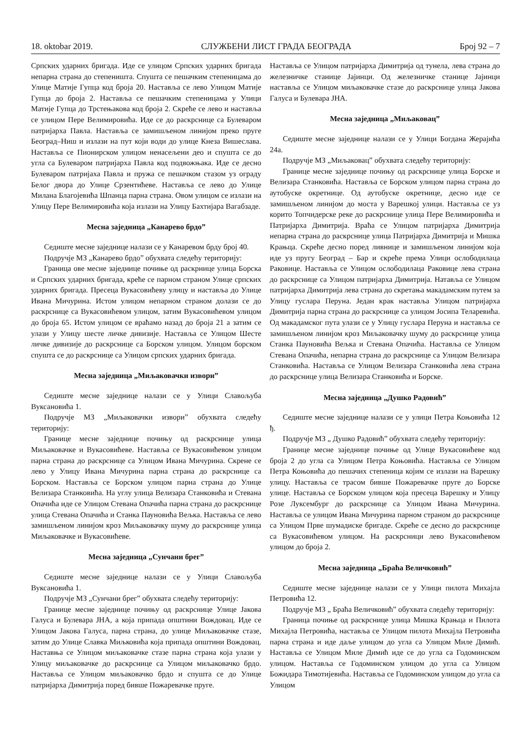18. oktobar 2019. СЛУЖБЕНИ ЛИСТ ГРАДА БЕОГРАДА Број 92 – 7
Српских ударних бригада. Иде се улицом Српских ударних бригада непарна страна до степеништа. Спушта се пешачким степеницама до Улице Матије Гупца код броја 20. Наставља се лево Улицом Матије Гупца до броја 2. Наставља се пешачким степеницама у Улици Матије Гупца до Трстењакова код броја 2. Скреће се лево и наставља се улицом Пере Велимировића. Иде се до раскрснице са Булеваром патријарха Павла. Наставља се замишљеном линијом преко пруге Београд–Ниш и излази на пут који води до улице Кнеза Вишеслава. Наставља се Пионирском улицом ненасељени део и спушта се до угла са Булеваром патријарха Павла код подвожњака. Иде се десно Булеваром патријаха Павла и пружа се пешачком стазом уз ограду Белог двора до Улице Срзентићеве. Наставља се лево до Улице Милана Благојевића Шпанца парна страна. Овом улицом се излази на Улицу Пере Велимировића која излази на Улицу Бахтијара Вагабзаде.
Месна заједница „Канарево брдо”
Седиште месне заједнице налази се у Канаревом брду број 40.
Подручје МЗ „Канарево брдо” обухвата следећу територију:
Граница ове месне заједнице почиње од раскрнице улица Борска и Српских ударних бригада, креће се парном страном Улице српских ударних бригада. Пресеца Вукасовићеву улицу и наставља до Улице Ивана Мичурина. Истом улицом непарном страном долази се до раскрснице са Вукасовићевом улицом, затим Вукасовићевом улицом до броја 65. Истом улицом се враћамо назад до броја 21 а затим се улази у Улицу шесте личке дивизије. Наставља се Улицом Шесте личке дивизије до раскрснице са Борском улицом. Улицом борском спушта се до раскрснице са Улицом српских ударних бригада.
Месна заједница „Миљаковачки извори”
Седиште месне заједнице налази се у Улици Славољуба Вуксановића 1.
Подручје МЗ „Миљаковачки извори” обухвата следећу територију:
Границе месне заједнице почињу од раскрснице улица Миљаковачке и Вукасовићеве. Наставља се Вукасовићевом улицом парна страна до раскрснице са Улицом Ивана Мичурина. Скрене се лево у Улицу Ивана Мичурина парна страна до раскрснице са Борском. Наставља се Борском улицом парна страна до Улице Велизара Станковића. На углу улица Велизара Станковића и Стевана Опачића иде се Улицом Стевана Опачића парна страна до раскрснице улица Стевана Опачића и Станка Пауновића Вељка. Наставља се лево замишљеном линијом кроз Миљаковачку шуму до раскрснице улица Миљаковачке и Вукасовићеве.
Месна заједница „Сунчани брег”
Седиште месне заједнице налази се у Улици Славољуба Вуксановића 1.
Подручје МЗ „Сунчани брег” обухвата следећу територију:
Границе месне заједнице почињу од раскрснице Улице Јакова Галуса и Булевара ЈНА, а која припада општини Вождовац. Иде се Улицом Јакова Галуса, парна страна, до улице Миљаковачке стазе, затим до Улице Славка Миљковића која припада општини Вождовац. Наставња се Улицом миљаковачке стазе парна страна која улази у Улицу миљаковачке до раскрснице са Улицом миљаковачко брдо. Наставља се Улицом миљаковачко брдо и спушта се до Улице патријарха Димитрија поред бивше Пожаревачке пруге.
Наставља се Улицом патријарха Димитрија од тунела, лева страна до железничке станице Јајинци. Од железничке станице Јајинци наставља се Улицом миљаковачке стазе до раскрснице улица Јакова Галуса и Булевара ЈНА.
Месна заједница „Миљаковац”
Седиште месне заједнице налази се у Улици Богдана Жерајића 24а.
Подручје МЗ „Миљаковац” обухвата следећу територију:
Границе месне заједнице почињу од раскрснице улица Борске и Велизара Станковића. Наставља се Борском улицом парна страна до аутобуске окретнице. Од аутобуске окретнице, десно иде се замишљеном линијом до моста у Варешкој улици. Наставља се уз корито Топчидерске реке до раскрснице улица Пере Велимировића и Патријарха Димитрија. Враћа се Улицом патријарха Димитрија непарна страна до раскрснице улица Патријарха Димитрија и Мишка Крањца. Скреће десно поред ливнице и замишљеном линијом која иде уз пругу Београд – Бар и скреће према Улици ослободилаца Раковице. Наставља се Улицом ослободилаца Раковице лева страна до раскрснице са Улицом патријарха Димитрија. Натавља се Улицом патријарха Димитрија лева страна до скретања макадамским путем за Улицу гуслара Перуна. Један крак наставља Улицом патријарха Димитрија парна страна до раскрснице са улицом Јосипа Теларевића. Од макадамског пута улази се у Улицу гуслара Перуна и наставља се замишљеном линијом кроз Миљаковачку шуму до раскрснице улица Станка Пауновића Вељка и Стевана Опачића. Наставља се Улицом Стевана Опачића, непарна страна до раскрснице са Улицом Велизара Станковића. Наставља се Улицом Велизара Станковића лева страна до раскрснице улица Велизара Станковића и Борске.
Месна заједница „Душко Радовић”
Седиште месне заједнице налази се у улици Петра Коњовића 12 ђ.
Подручје МЗ „ Душко Радовић” обухвата следећу територију:
Границе месне заједнице почиње од Улице Вукасовићеве код броја 2 до угла са Улицом Петра Коњовића. Наставља се Улицом Петра Коњовића до пешачих степеница којим се излази на Варешку улицу. Наставља се трасом бивше Пожаревачке пруге до Борске улице. Наставља се Борском улицом која пресеца Варешку и Улицу Розе Луксембург до раскрснице са Улицом Ивана Мичурина. Наставља се улицом Ивана Мичурина парном страном до раскрснице са Улицом Прве шумадиске бригаде. Скреће се десно до раскрснице са Вукасовићевом улицом. На раскрсници лево Вукасовићевом улицом до броја 2.
Месна заједница „Браћа Величковић”
Седиште месне заједнице налази се у Улици пилота Михајла Петровића 12.
Подручје МЗ „ Браћа Величковић” обухвата следећу територију:
Граница почиње од раскрснице улица Мишка Крањца и Пилота Михајла Петровића, наставља се Улицом пилота Михајла Петровића парна страна и иде даље улицом до угла са Улицом Миле Димић. Наставља се Улицом Миле Димић иде се до угла са Годоминском улицом. Наставља се Годоминском улицом до угла са Улицом Божидара Тимотијевића. Наставља се Годоминском улицом до угла са Улицом